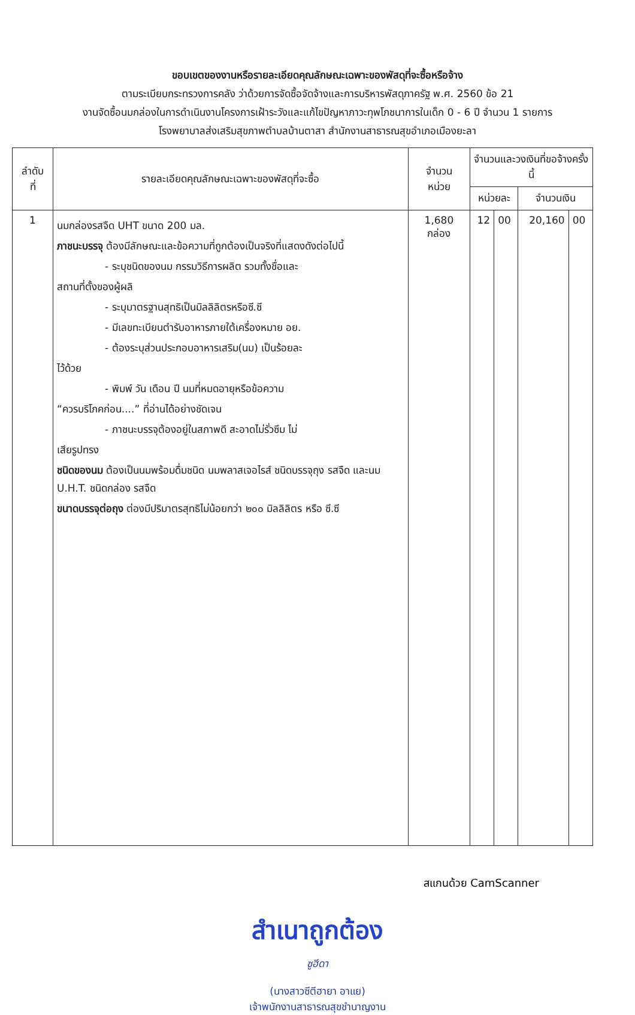ขอบเขตของงานหรือรายละเอียดคุณลักษณะเฉพาะของพัสดุที่จะซื้อหรือจ้าง
ตามระเบียบกระทรวงการคลัง ว่าด้วยการจัดซื้อจัดจ้างและการบริหารพัสดุภาครัฐ พ.ศ. 2560 ข้อ 21
งานจัดซื้อนมกล่องในการดำเนินงานโครงการเฝ้าระวังและแก้ไขปัญหาภาวะทุพโภชนาการในเด็ก 0 - 6 ปี จำนวน 1 รายการ
โรงพยาบาลส่งเสริมสุขภาพตำบลบ้านตาสา สำนักงานสาธารณสุขอำเภอเมืองยะลา
| ลำดับ ที่ | รายละเอียดคุณลักษณะเฉพาะของพัสดุที่จะซื้อ | จำนวน หน่วย | จำนวนและวงเงินที่ขอจ้างครั้งนี้ | | | |
| --- | --- | --- | --- | --- | --- | --- |
| | | | หน่วยละ | | จำนวนเงิน | |
| 1 | นมกล่องรสจืด UHT ขนาด 200 มล. ภาชนะบรรจุ ต้องมีลักษณะและข้อความที่ถูกต้องเป็นจริงที่แสดงดังต่อไปนี้ - ระบุชนิดของนม กรรมวิธีการผลิต รวมทั้งชื่อและ สถานที่ตั้งของผู้ผลิ - ระบุมาตรฐานสุทธิเป็นมิลลิลิตรหรือซี.ซี - มีเลขทะเบียนตำรับอาหารภายใต้เครื่องหมาย อย. - ต้องระบุส่วนประกอบอาหารเสริม(นม) เป็นร้อยละ ไว้ด้วย - พิมพ์ วัน เดือน ปี นมที่หมดอายุหรือข้อความ “ควรบริโภคก่อน....” ที่อ่านได้อย่างชัดเจน - ภาชนะบรรจุต้องอยู่ในสภาพดี สะอาดไม่รั่วซึม ไม่ เสียรูปทรง ชนิดของนม ต้องเป็นนมพร้อมดื่มชนิด นมพลาสเจอไรส์ ชนิดบรรจุถุง รสจืด และนม U.H.T. ชนิดกล่อง รสจืด ขนาดบรรจุต่อถุง ต่องมีปริมาตรสุทธิไม่น้อยกว่า ๒๐๐ มิลลิลิตร หรือ ซี.ซี | 1,680 กล่อง | 12 | 00 | 20,160 | 00 |
สำเนาถูกต้อง
ซูฮีดา
(นางสาวซีตีฮายา อาแย)
เจ้าพนักงานสาธารณสุขชำนาญงาน
สแกนด้วย CamScanner